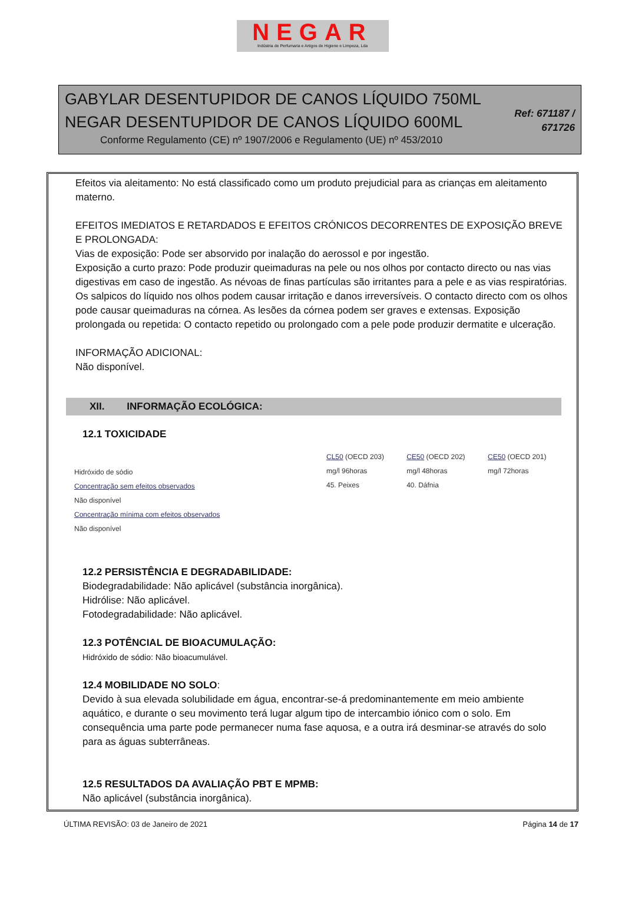NEGAR
Indústria de Perfumaria e Artigos de Higiene e Limpeza, Lda
GABYLAR DESENTUPIDOR DE CANOS LÍQUIDO 750ML
NEGAR DESENTUPIDOR DE CANOS LÍQUIDO 600ML
Conforme Regulamento (CE) nº 1907/2006 e Regulamento (UE) nº 453/2010
Ref: 671187 / 671726
Efeitos via aleitamento: No está classificado como um produto prejudicial para as crianças em aleitamento materno.
EFEITOS IMEDIATOS E RETARDADOS E EFEITOS CRÓNICOS DECORRENTES DE EXPOSIÇÃO BREVE E PROLONGADA:
Vias de exposição: Pode ser absorvido por inalação do aerossol e por ingestão.
Exposição a curto prazo: Pode produzir queimaduras na pele ou nos olhos por contacto directo ou nas vias digestivas em caso de ingestão. As névoas de finas partículas são irritantes para a pele e as vias respiratórias. Os salpicos do líquido nos olhos podem causar irritação e danos irreversíveis. O contacto directo com os olhos pode causar queimaduras na córnea. As lesões da córnea podem ser graves e extensas. Exposição prolongada ou repetida: O contacto repetido ou prolongado com a pele pode produzir dermatite e ulceração.
INFORMAÇÃO ADICIONAL:
Não disponível.
XII. INFORMAÇÃO ECOLÓGICA:
12.1 TOXICIDADE
| Hidróxido de sódio Concentração sem efeitos observados Não disponível Concentração mínima com efeitos observados Não disponível | CL50 (OECD 203) mg/l 96horas 45. Peixes | CE50 (OECD 202) mg/l 48horas 40. Dáfnia | CE50 (OECD 201) mg/l 72horas |
12.2 PERSISTÊNCIA E DEGRADABILIDADE:
Biodegradabilidade: Não aplicável (substância inorgânica).
Hidrólise: Não aplicável.
Fotodegradabilidade: Não aplicável.
12.3 POTÊNCIAL DE BIOACUMULAÇÃO:
Hidróxido de sódio: Não bioacumulável.
12.4 MOBILIDADE NO SOLO:
Devido à sua elevada solubilidade em água, encontrar-se-á predominantemente em meio ambiente aquático, e durante o seu movimento terá lugar algum tipo de intercambio iónico com o solo. Em consequência uma parte pode permanecer numa fase aquosa, e a outra irá desminar-se através do solo para as águas subterrâneas.
12.5 RESULTADOS DA AVALIAÇÃO PBT E MPMB:
Não aplicável (substância inorgânica).
ÚLTIMA REVISÃO: 03 de Janeiro de 2021 Página 14 de 17